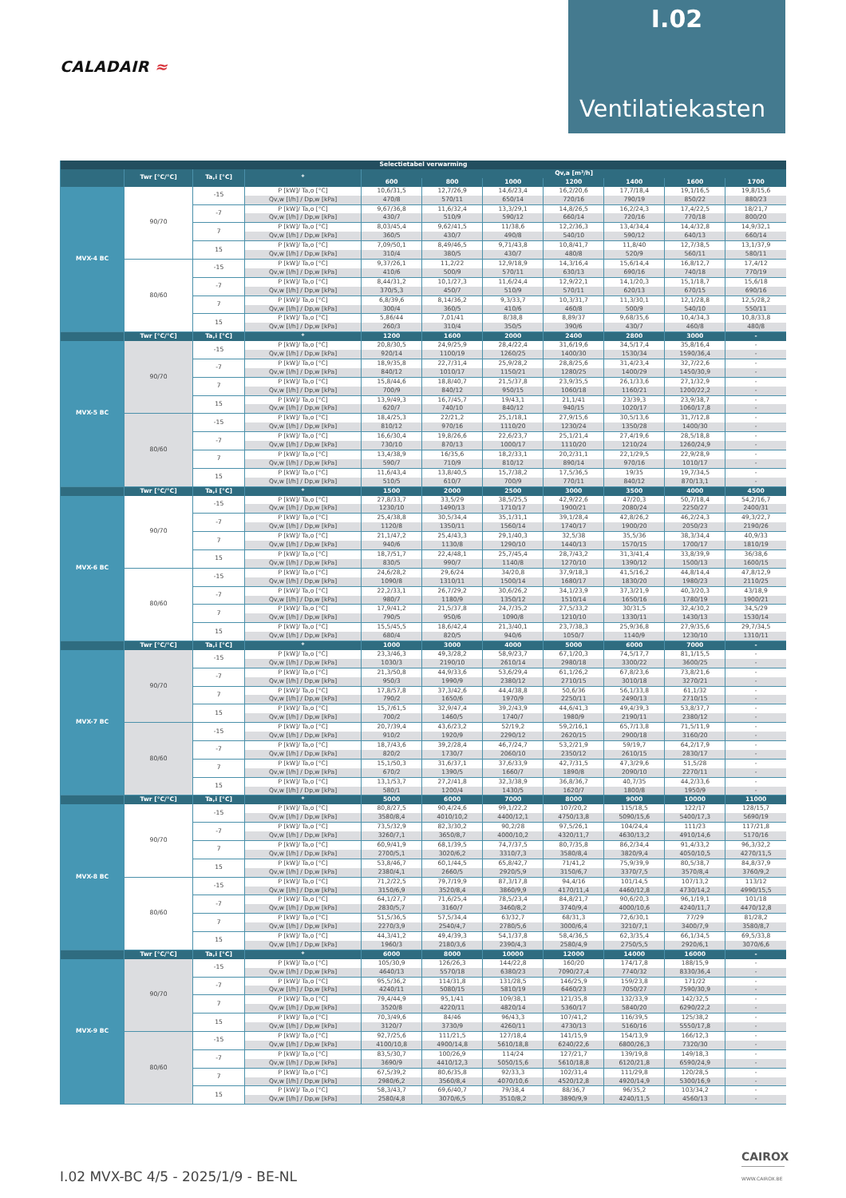CALADAIR ≈
I.02
Ventilatiekasten
| Selectietabel verwarming | | | | | | | | | | |
| --- | --- | --- | --- | --- | --- | --- | --- | --- | --- | --- |
| | Twr [°C/°C] | Ta,i [°C] | * | Qv,a [m³/h] | | | | | | |
| | | | | 600 | 800 | 1000 | 1200 | 1400 | 1600 | 1700 |
| MVX-4 BC | 90/70 | -15 | P [kW]/ Ta,o [°C] | 10,6/31,5 | 12,7/26,9 | 14,6/23,4 | 16,2/20,6 | 17,7/18,4 | 19,1/16,5 | 19,8/15,6 |
| | | | Qv,w [l/h] / Dp,w [kPa] | 470/8 | 570/11 | 650/14 | 720/16 | 790/19 | 850/22 | 880/23 |
| | | -7 | P [kW]/ Ta,o [°C] | 9,67/36,8 | 11,6/32,4 | 13,3/29,1 | 14,8/26,5 | 16,2/24,3 | 17,4/22,5 | 18/21,7 |
| | | | Qv,w [l/h] / Dp,w [kPa] | 430/7 | 510/9 | 590/12 | 660/14 | 720/16 | 770/18 | 800/20 |
| | | 7 | P [kW]/ Ta,o [°C] | 8,03/45,4 | 9,62/41,5 | 11/38,6 | 12,2/36,3 | 13,4/34,4 | 14,4/32,8 | 14,9/32,1 |
| | | | Qv,w [l/h] / Dp,w [kPa] | 360/5 | 430/7 | 490/8 | 540/10 | 590/12 | 640/13 | 660/14 |
| | | 15 | P [kW]/ Ta,o [°C] | 7,09/50,1 | 8,49/46,5 | 9,71/43,8 | 10,8/41,7 | 11,8/40 | 12,7/38,5 | 13,1/37,9 |
| | | | Qv,w [l/h] / Dp,w [kPa] | 310/4 | 380/5 | 430/7 | 480/8 | 520/9 | 560/11 | 580/11 |
| | 80/60 | -15 | P [kW]/ Ta,o [°C] | 9,37/26,1 | 11,2/22 | 12,9/18,9 | 14,3/16,4 | 15,6/14,4 | 16,8/12,7 | 17,4/12 |
| | | | Qv,w [l/h] / Dp,w [kPa] | 410/6 | 500/9 | 570/11 | 630/13 | 690/16 | 740/18 | 770/19 |
| | | -7 | P [kW]/ Ta,o [°C] | 8,44/31,2 | 10,1/27,3 | 11,6/24,4 | 12,9/22,1 | 14,1/20,3 | 15,1/18,7 | 15,6/18 |
| | | | Qv,w [l/h] / Dp,w [kPa] | 370/5,3 | 450/7 | 510/9 | 570/11 | 620/13 | 670/15 | 690/16 |
| | | 7 | P [kW]/ Ta,o [°C] | 6,8/39,6 | 8,14/36,2 | 9,3/33,7 | 10,3/31,7 | 11,3/30,1 | 12,1/28,8 | 12,5/28,2 |
| | | | Qv,w [l/h] / Dp,w [kPa] | 300/4 | 360/5 | 410/6 | 460/8 | 500/9 | 540/10 | 550/11 |
| | | 15 | P [kW]/ Ta,o [°C] | 5,86/44 | 7,01/41 | 8/38,8 | 8,89/37 | 9,68/35,6 | 10,4/34,3 | 10,8/33,8 |
| | | | Qv,w [l/h] / Dp,w [kPa] | 260/3 | 310/4 | 350/5 | 390/6 | 430/7 | 460/8 | 480/8 |
| | Twr [°C/°C] | Ta,i [°C] | * | 1200 | 1600 | 2000 | 2400 | 2800 | 3000 | - |
| MVX-5 BC | 90/70 | -15 | P [kW]/ Ta,o [°C] | 20,8/30,5 | 24,9/25,9 | 28,4/22,4 | 31,6/19,6 | 34,5/17,4 | 35,8/16,4 | - |
| | | | Qv,w [l/h] / Dp,w [kPa] | 920/14 | 1100/19 | 1260/25 | 1400/30 | 1530/34 | 1590/36,4 | - |
| | | -7 | P [kW]/ Ta,o [°C] | 18,9/35,8 | 22,7/31,4 | 25,9/28,2 | 28,8/25,6 | 31,4/23,4 | 32,7/22,6 | - |
| | | | Qv,w [l/h] / Dp,w [kPa] | 840/12 | 1010/17 | 1150/21 | 1280/25 | 1400/29 | 1450/30,9 | - |
| | | 7 | P [kW]/ Ta,o [°C] | 15,8/44,6 | 18,8/40,7 | 21,5/37,8 | 23,9/35,5 | 26,1/33,6 | 27,1/32,9 | - |
| | | | Qv,w [l/h] / Dp,w [kPa] | 700/9 | 840/12 | 950/15 | 1060/18 | 1160/21 | 1200/22,2 | - |
| | | 15 | P [kW]/ Ta,o [°C] | 13,9/49,3 | 16,7/45,7 | 19/43,1 | 21,1/41 | 23/39,3 | 23,9/38,7 | - |
| | | | Qv,w [l/h] / Dp,w [kPa] | 620/7 | 740/10 | 840/12 | 940/15 | 1020/17 | 1060/17,8 | - |
| | 80/60 | -15 | P [kW]/ Ta,o [°C] | 18,4/25,3 | 22/21,2 | 25,1/18,1 | 27,9/15,6 | 30,5/13,6 | 31,7/12,8 | - |
| | | | Qv,w [l/h] / Dp,w [kPa] | 810/12 | 970/16 | 1110/20 | 1230/24 | 1350/28 | 1400/30 | - |
| | | -7 | P [kW]/ Ta,o [°C] | 16,6/30,4 | 19,8/26,6 | 22,6/23,7 | 25,1/21,4 | 27,4/19,6 | 28,5/18,8 | - |
| | | | Qv,w [l/h] / Dp,w [kPa] | 730/10 | 870/13 | 1000/17 | 1110/20 | 1210/24 | 1260/24,9 | - |
| | | 7 | P [kW]/ Ta,o [°C] | 13,4/38,9 | 16/35,6 | 18,2/33,1 | 20,2/31,1 | 22,1/29,5 | 22,9/28,9 | - |
| | | | Qv,w [l/h] / Dp,w [kPa] | 590/7 | 710/9 | 810/12 | 890/14 | 970/16 | 1010/17 | - |
| | | 15 | P [kW]/ Ta,o [°C] | 11,6/43,4 | 13,8/40,5 | 15,7/38,2 | 17,5/36,5 | 19/35 | 19,7/34,5 | - |
| | | | Qv,w [l/h] / Dp,w [kPa] | 510/5 | 610/7 | 700/9 | 770/11 | 840/12 | 870/13,1 | - |
| | Twr [°C/°C] | Ta,i [°C] | * | 1500 | 2000 | 2500 | 3000 | 3500 | 4000 | 4500 |
| MVX-6 BC | 90/70 | -15 | P [kW]/ Ta,o [°C] | 27,8/33,7 | 33,5/29 | 38,5/25,5 | 42,9/22,6 | 47/20,3 | 50,7/18,4 | 54,2/16,7 |
| | | | Qv,w [l/h] / Dp,w [kPa] | 1230/10 | 1490/13 | 1710/17 | 1900/21 | 2080/24 | 2250/27 | 2400/31 |
| | | -7 | P [kW]/ Ta,o [°C] | 25,4/38,8 | 30,5/34,4 | 35,1/31,1 | 39,1/28,4 | 42,8/26,2 | 46,2/24,3 | 49,3/22,7 |
| | | | Qv,w [l/h] / Dp,w [kPa] | 1120/8 | 1350/11 | 1560/14 | 1740/17 | 1900/20 | 2050/23 | 2190/26 |
| | | 7 | P [kW]/ Ta,o [°C] | 21,1/47,2 | 25,4/43,3 | 29,1/40,3 | 32,5/38 | 35,5/36 | 38,3/34,4 | 40,9/33 |
| | | | Qv,w [l/h] / Dp,w [kPa] | 940/6 | 1130/8 | 1290/10 | 1440/13 | 1570/15 | 1700/17 | 1810/19 |
| | | 15 | P [kW]/ Ta,o [°C] | 18,7/51,7 | 22,4/48,1 | 25,7/45,4 | 28,7/43,2 | 31,3/41,4 | 33,8/39,9 | 36/38,6 |
| | | | Qv,w [l/h] / Dp,w [kPa] | 830/5 | 990/7 | 1140/8 | 1270/10 | 1390/12 | 1500/13 | 1600/15 |
| | 80/60 | -15 | P [kW]/ Ta,o [°C] | 24,6/28,2 | 29,6/24 | 34/20,8 | 37,9/18,3 | 41,5/16,2 | 44,8/14,4 | 47,8/12,9 |
| | | | Qv,w [l/h] / Dp,w [kPa] | 1090/8 | 1310/11 | 1500/14 | 1680/17 | 1830/20 | 1980/23 | 2110/25 |
| | | -7 | P [kW]/ Ta,o [°C] | 22,2/33,1 | 26,7/29,2 | 30,6/26,2 | 34,1/23,9 | 37,3/21,9 | 40,3/20,3 | 43/18,9 |
| | | | Qv,w [l/h] / Dp,w [kPa] | 980/7 | 1180/9 | 1350/12 | 1510/14 | 1650/16 | 1780/19 | 1900/21 |
| | | 7 | P [kW]/ Ta,o [°C] | 17,9/41,2 | 21,5/37,8 | 24,7/35,2 | 27,5/33,2 | 30/31,5 | 32,4/30,2 | 34,5/29 |
| | | | Qv,w [l/h] / Dp,w [kPa] | 790/5 | 950/6 | 1090/8 | 1210/10 | 1330/11 | 1430/13 | 1530/14 |
| | | 15 | P [kW]/ Ta,o [°C] | 15,5/45,5 | 18,6/42,4 | 21,3/40,1 | 23,7/38,3 | 25,9/36,8 | 27,9/35,6 | 29,7/34,5 |
| | | | Qv,w [l/h] / Dp,w [kPa] | 680/4 | 820/5 | 940/6 | 1050/7 | 1140/9 | 1230/10 | 1310/11 |
| | Twr [°C/°C] | Ta,i [°C] | * | 1000 | 3000 | 4000 | 5000 | 6000 | 7000 | - |
| MVX-7 BC | 90/70 | -15 | P [kW]/ Ta,o [°C] | 23,3/46,3 | 49,3/28,2 | 58,9/23,7 | 67,1/20,3 | 74,5/17,7 | 81,1/15,5 | - |
| | | | Qv,w [l/h] / Dp,w [kPa] | 1030/3 | 2190/10 | 2610/14 | 2980/18 | 3300/22 | 3600/25 | - |
| | | -7 | P [kW]/ Ta,o [°C] | 21,3/50,8 | 44,9/33,6 | 53,6/29,4 | 61,1/26,2 | 67,8/23,6 | 73,8/21,6 | - |
| | | | Qv,w [l/h] / Dp,w [kPa] | 950/3 | 1990/9 | 2380/12 | 2710/15 | 3010/18 | 3270/21 | - |
| | | 7 | P [kW]/ Ta,o [°C] | 17,8/57,8 | 37,3/42,6 | 44,4/38,8 | 50,6/36 | 56,1/33,8 | 61,1/32 | - |
| | | | Qv,w [l/h] / Dp,w [kPa] | 790/2 | 1650/6 | 1970/9 | 2250/11 | 2490/13 | 2710/15 | - |
| | | 15 | P [kW]/ Ta,o [°C] | 15,7/61,5 | 32,9/47,4 | 39,2/43,9 | 44,6/41,3 | 49,4/39,3 | 53,8/37,7 | - |
| | | | Qv,w [l/h] / Dp,w [kPa] | 700/2 | 1460/5 | 1740/7 | 1980/9 | 2190/11 | 2380/12 | - |
| | 80/60 | -15 | P [kW]/ Ta,o [°C] | 20,7/39,4 | 43,6/23,2 | 52/19,2 | 59,2/16,1 | 65,7/13,8 | 71,5/11,9 | - |
| | | | Qv,w [l/h] / Dp,w [kPa] | 910/2 | 1920/9 | 2290/12 | 2620/15 | 2900/18 | 3160/20 | - |
| | | -7 | P [kW]/ Ta,o [°C] | 18,7/43,6 | 39,2/28,4 | 46,7/24,7 | 53,2/21,9 | 59/19,7 | 64,2/17,9 | - |
| | | | Qv,w [l/h] / Dp,w [kPa] | 820/2 | 1730/7 | 2060/10 | 2350/12 | 2610/15 | 2830/17 | - |
| | | 7 | P [kW]/ Ta,o [°C] | 15,1/50,3 | 31,6/37,1 | 37,6/33,9 | 42,7/31,5 | 47,3/29,6 | 51,5/28 | - |
| | | | Qv,w [l/h] / Dp,w [kPa] | 670/2 | 1390/5 | 1660/7 | 1890/8 | 2090/10 | 2270/11 | - |
| | | 15 | P [kW]/ Ta,o [°C] | 13,1/53,7 | 27,2/41,8 | 32,3/38,9 | 36,8/36,7 | 40,7/35 | 44,2/33,6 | - |
| | | | Qv,w [l/h] / Dp,w [kPa] | 580/1 | 1200/4 | 1430/5 | 1620/7 | 1800/8 | 1950/9 | - |
| | Twr [°C/°C] | Ta,i [°C] | * | 5000 | 6000 | 7000 | 8000 | 9000 | 10000 | 11000 |
| MVX-8 BC | 90/70 | -15 | P [kW]/ Ta,o [°C] | 80,8/27,5 | 90,4/24,6 | 99,1/22,2 | 107/20,2 | 115/18,5 | 122/17 | 128/15,7 |
| | | | Qv,w [l/h] / Dp,w [kPa] | 3580/8,4 | 4010/10,2 | 4400/12,1 | 4750/13,8 | 5090/15,6 | 5400/17,3 | 5690/19 |
| | | -7 | P [kW]/ Ta,o [°C] | 73,5/32,9 | 82,3/30,2 | 90,2/28 | 97,5/26,1 | 104/24,4 | 111/23 | 117/21,8 |
| | | | Qv,w [l/h] / Dp,w [kPa] | 3260/7,1 | 3650/8,7 | 4000/10,2 | 4320/11,7 | 4630/13,2 | 4910/14,6 | 5170/16 |
| | | 7 | P [kW]/ Ta,o [°C] | 60,9/41,9 | 68,1/39,5 | 74,7/37,5 | 80,7/35,8 | 86,2/34,4 | 91,4/33,2 | 96,3/32,2 |
| | | | Qv,w [l/h] / Dp,w [kPa] | 2700/5,1 | 3020/6,2 | 3310/7,3 | 3580/8,4 | 3820/9,4 | 4050/10,5 | 4270/11,5 |
| | | 15 | P [kW]/ Ta,o [°C] | 53,8/46,7 | 60,1/44,5 | 65,8/42,7 | 71/41,2 | 75,9/39,9 | 80,5/38,7 | 84,8/37,9 |
| | | | Qv,w [l/h] / Dp,w [kPa] | 2380/4,1 | 2660/5 | 2920/5,9 | 3150/6,7 | 3370/7,5 | 3570/8,4 | 3760/9,2 |
| | 80/60 | -15 | P [kW]/ Ta,o [°C] | 71,2/22,5 | 79,7/19,9 | 87,3/17,8 | 94,4/16 | 101/14,5 | 107/13,2 | 113/12 |
| | | | Qv,w [l/h] / Dp,w [kPa] | 3150/6,9 | 3520/8,4 | 3860/9,9 | 4170/11,4 | 4460/12,8 | 4730/14,2 | 4990/15,5 |
| | | -7 | P [kW]/ Ta,o [°C] | 64,1/27,7 | 71,6/25,4 | 78,5/23,4 | 84,8/21,7 | 90,6/20,3 | 96,1/19,1 | 101/18 |
| | | | Qv,w [l/h] / Dp,w [kPa] | 2830/5,7 | 3160/7 | 3460/8,2 | 3740/9,4 | 4000/10,6 | 4240/11,7 | 4470/12,8 |
| | | 7 | P [kW]/ Ta,o [°C] | 51,5/36,5 | 57,5/34,4 | 63/32,7 | 68/31,3 | 72,6/30,1 | 77/29 | 81/28,2 |
| | | | Qv,w [l/h] / Dp,w [kPa] | 2270/3,9 | 2540/4,7 | 2780/5,6 | 3000/6,4 | 3210/7,1 | 3400/7,9 | 3580/8,7 |
| | | 15 | P [kW]/ Ta,o [°C] | 44,3/41,2 | 49,4/39,3 | 54,1/37,8 | 58,4/36,5 | 62,3/35,4 | 66,1/34,5 | 69,5/33,8 |
| | | | Qv,w [l/h] / Dp,w [kPa] | 1960/3 | 2180/3,6 | 2390/4,3 | 2580/4,9 | 2750/5,5 | 2920/6,1 | 3070/6,6 |
| | Twr [°C/°C] | Ta,i [°C] | * | 6000 | 8000 | 10000 | 12000 | 14000 | 16000 | - |
| MVX-9 BC | 90/70 | -15 | P [kW]/ Ta,o [°C] | 105/30,9 | 126/26,3 | 144/22,8 | 160/20 | 174/17,8 | 188/15,9 | - |
| | | | Qv,w [l/h] / Dp,w [kPa] | 4640/13 | 5570/18 | 6380/23 | 7090/27,4 | 7740/32 | 8330/36,4 | - |
| | | -7 | P [kW]/ Ta,o [°C] | 95,5/36,2 | 114/31,8 | 131/28,5 | 146/25,9 | 159/23,8 | 171/22 | - |
| | | | Qv,w [l/h] / Dp,w [kPa] | 4240/11 | 5080/15 | 5810/19 | 6460/23 | 7050/27 | 7590/30,9 | - |
| | | 7 | P [kW]/ Ta,o [°C] | 79,4/44,9 | 95,1/41 | 109/38,1 | 121/35,8 | 132/33,9 | 142/32,5 | - |
| | | | Qv,w [l/h] / Dp,w [kPa] | 3520/8 | 4220/11 | 4820/14 | 5360/17 | 5840/20 | 6290/22,2 | - |
| | | 15 | P [kW]/ Ta,o [°C] | 70,3/49,6 | 84/46 | 96/43,3 | 107/41,2 | 116/39,5 | 125/38,2 | - |
| | | | Qv,w [l/h] / Dp,w [kPa] | 3120/7 | 3730/9 | 4260/11 | 4730/13 | 5160/16 | 5550/17,8 | - |
| | 80/60 | -15 | P [kW]/ Ta,o [°C] | 92,7/25,6 | 111/21,5 | 127/18,4 | 141/15,9 | 154/13,9 | 166/12,3 | - |
| | | | Qv,w [l/h] / Dp,w [kPa] | 4100/10,8 | 4900/14,8 | 5610/18,8 | 6240/22,6 | 6800/26,3 | 7320/30 | - |
| | | -7 | P [kW]/ Ta,o [°C] | 83,5/30,7 | 100/26,9 | 114/24 | 127/21,7 | 139/19,8 | 149/18,3 | - |
| | | | Qv,w [l/h] / Dp,w [kPa] | 3690/9 | 4410/12,3 | 5050/15,6 | 5610/18,8 | 6120/21,8 | 6590/24,9 | - |
| | | 7 | P [kW]/ Ta,o [°C] | 67,5/39,2 | 80,6/35,8 | 92/33,3 | 102/31,4 | 111/29,8 | 120/28,5 | - |
| | | | Qv,w [l/h] / Dp,w [kPa] | 2980/6,2 | 3560/8,4 | 4070/10,6 | 4520/12,8 | 4920/14,9 | 5300/16,9 | - |
| | | 15 | P [kW]/ Ta,o [°C] | 58,3/43,7 | 69,6/40,7 | 79/38,4 | 88/36,7 | 96/35,2 | 103/34,2 | - |
| | | | Qv,w [l/h] / Dp,w [kPa] | 2580/4,8 | 3070/6,5 | 3510/8,2 | 3890/9,9 | 4240/11,5 | 4560/13 | - |
CAIROX
I.02 MVX-BC 4/5 - 2025/1/9 - BE-NL
WWW.CAIROX.BE